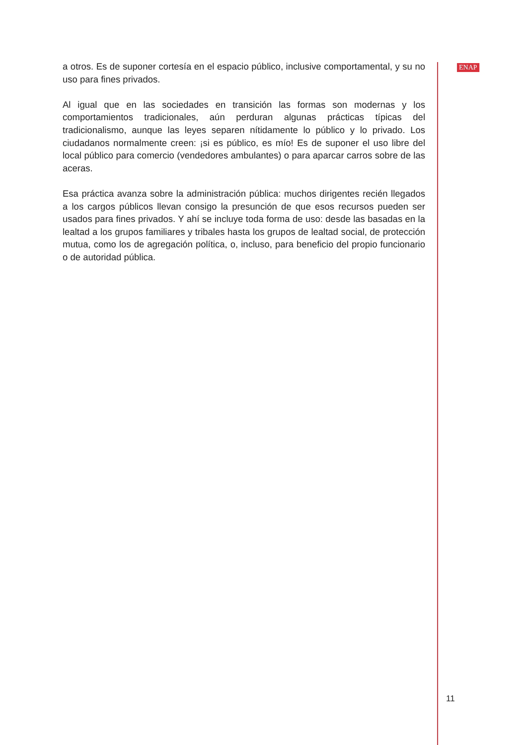a otros. Es de suponer cortesía en el espacio público, inclusive comportamental, y su no uso para fines privados.
Al igual que en las sociedades en transición las formas son modernas y los comportamientos tradicionales, aún perduran algunas prácticas típicas del tradicionalismo, aunque las leyes separen nítidamente lo público y lo privado. Los ciudadanos normalmente creen: ¡si es público, es mío! Es de suponer el uso libre del local público para comercio (vendedores ambulantes) o para aparcar carros sobre de las aceras.
Esa práctica avanza sobre la administración pública: muchos dirigentes recién llegados a los cargos públicos llevan consigo la presunción de que esos recursos pueden ser usados para fines privados. Y ahí se incluye toda forma de uso: desde las basadas en la lealtad a los grupos familiares y tribales hasta los grupos de lealtad social, de protección mutua, como los de agregación política, o, incluso, para beneficio del propio funcionario o de autoridad pública.
ENAP
11